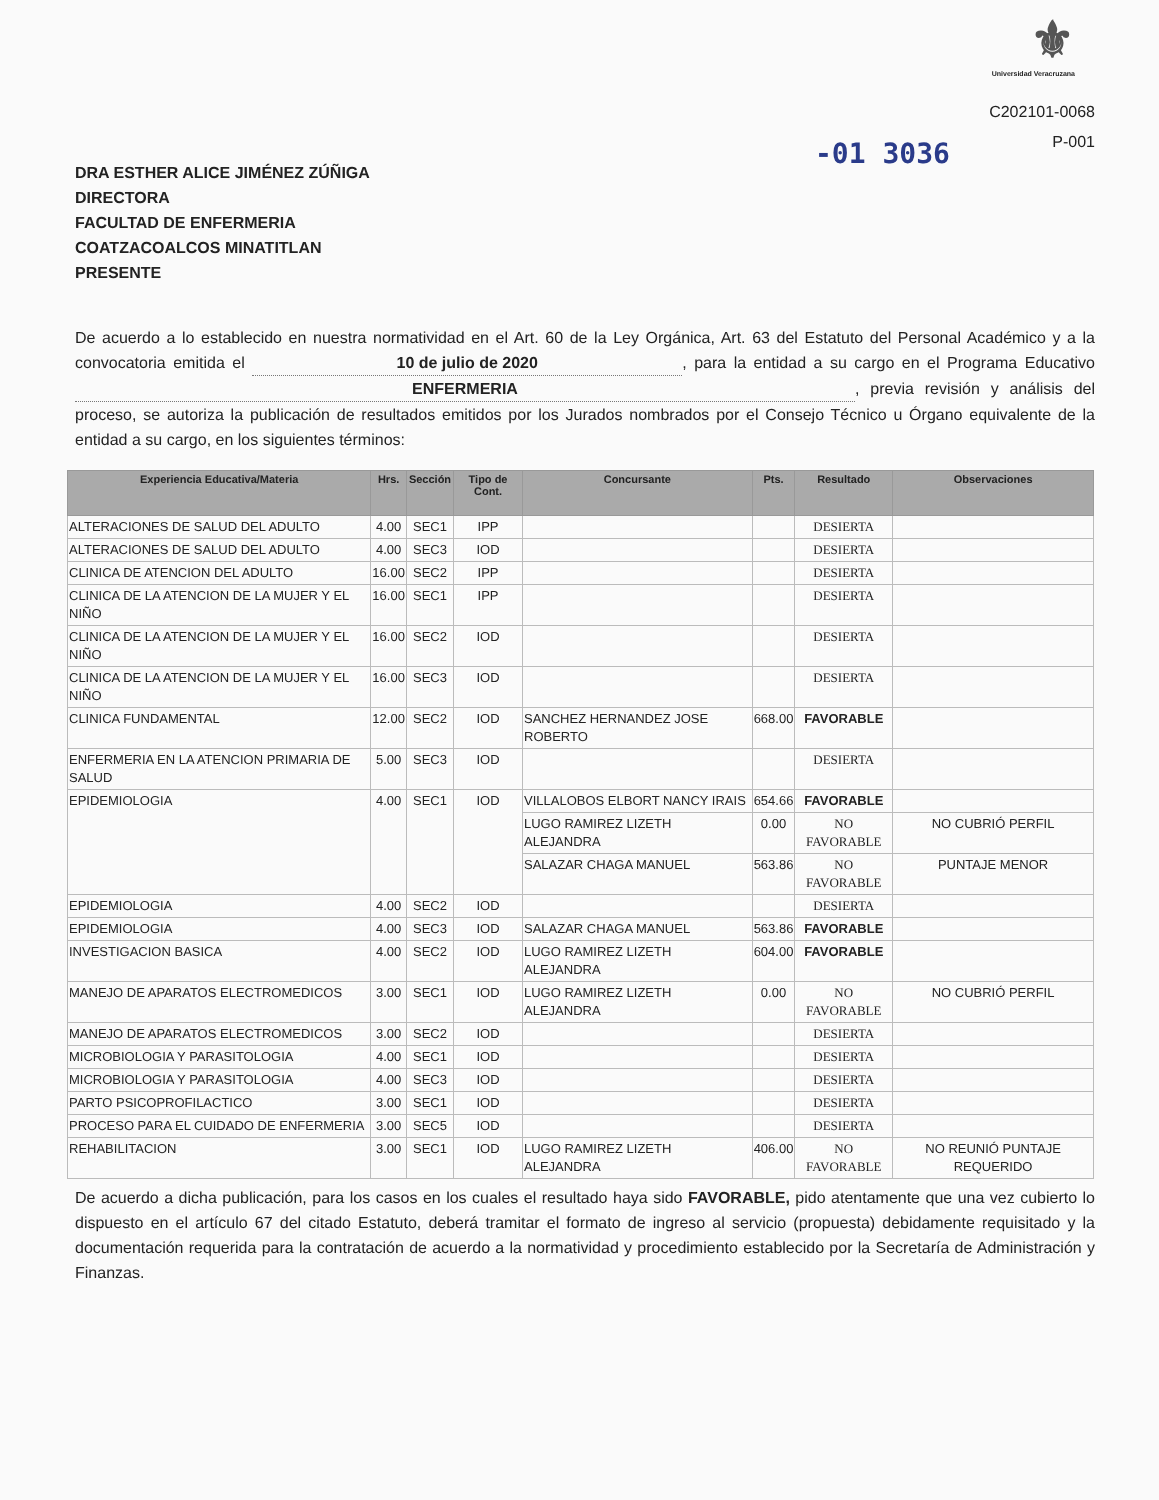⚜
Universidad Veracruzana
C202101-0068
P-001
-01 3036
DRA ESTHER ALICE JIMÉNEZ ZÚÑIGA
DIRECTORA
FACULTAD DE ENFERMERIA
COATZACOALCOS MINATITLAN
PRESENTE
De acuerdo a lo establecido en nuestra normatividad en el Art. 60 de la Ley Orgánica, Art. 63 del Estatuto del Personal Académico y a la convocatoria emitida el 10 de julio de 2020, para la entidad a su cargo en el Programa Educativo ENFERMERIA, previa revisión y análisis del proceso, se autoriza la publicación de resultados emitidos por los Jurados nombrados por el Consejo Técnico u Órgano equivalente de la entidad a su cargo, en los siguientes términos:
| Experiencia Educativa/Materia | Hrs. | Sección | Tipo de Cont. | Concursante | Pts. | Resultado | Observaciones |
| --- | --- | --- | --- | --- | --- | --- | --- |
| ALTERACIONES DE SALUD DEL ADULTO | 4.00 | SEC1 | IPP | | | DESIERTA | |
| ALTERACIONES DE SALUD DEL ADULTO | 4.00 | SEC3 | IOD | | | DESIERTA | |
| CLINICA DE ATENCION DEL ADULTO | 16.00 | SEC2 | IPP | | | DESIERTA | |
| CLINICA DE LA ATENCION DE LA MUJER Y EL NIÑO | 16.00 | SEC1 | IPP | | | DESIERTA | |
| CLINICA DE LA ATENCION DE LA MUJER Y EL NIÑO | 16.00 | SEC2 | IOD | | | DESIERTA | |
| CLINICA DE LA ATENCION DE LA MUJER Y EL NIÑO | 16.00 | SEC3 | IOD | | | DESIERTA | |
| CLINICA FUNDAMENTAL | 12.00 | SEC2 | IOD | SANCHEZ HERNANDEZ JOSE ROBERTO | 668.00 | FAVORABLE | |
| ENFERMERIA EN LA ATENCION PRIMARIA DE SALUD | 5.00 | SEC3 | IOD | | | DESIERTA | |
| EPIDEMIOLOGIA | 4.00 | SEC1 | IOD | VILLALOBOS ELBORT NANCY IRAIS | 654.66 | FAVORABLE | |
| | | | | LUGO RAMIREZ LIZETH ALEJANDRA | 0.00 | NO FAVORABLE | NO CUBRIÓ PERFIL |
| | | | | SALAZAR CHAGA MANUEL | 563.86 | NO FAVORABLE | PUNTAJE MENOR |
| EPIDEMIOLOGIA | 4.00 | SEC2 | IOD | | | DESIERTA | |
| EPIDEMIOLOGIA | 4.00 | SEC3 | IOD | SALAZAR CHAGA MANUEL | 563.86 | FAVORABLE | |
| INVESTIGACION BASICA | 4.00 | SEC2 | IOD | LUGO RAMIREZ LIZETH ALEJANDRA | 604.00 | FAVORABLE | |
| MANEJO DE APARATOS ELECTROMEDICOS | 3.00 | SEC1 | IOD | LUGO RAMIREZ LIZETH ALEJANDRA | 0.00 | NO FAVORABLE | NO CUBRIÓ PERFIL |
| MANEJO DE APARATOS ELECTROMEDICOS | 3.00 | SEC2 | IOD | | | DESIERTA | |
| MICROBIOLOGIA Y PARASITOLOGIA | 4.00 | SEC1 | IOD | | | DESIERTA | |
| MICROBIOLOGIA Y PARASITOLOGIA | 4.00 | SEC3 | IOD | | | DESIERTA | |
| PARTO PSICOPROFILACTICO | 3.00 | SEC1 | IOD | | | DESIERTA | |
| PROCESO PARA EL CUIDADO DE ENFERMERIA | 3.00 | SEC5 | IOD | | | DESIERTA | |
| REHABILITACION | 3.00 | SEC1 | IOD | LUGO RAMIREZ LIZETH ALEJANDRA | 406.00 | NO FAVORABLE | NO REUNIÓ PUNTAJE REQUERIDO |
De acuerdo a dicha publicación, para los casos en los cuales el resultado haya sido FAVORABLE, pido atentamente que una vez cubierto lo dispuesto en el artículo 67 del citado Estatuto, deberá tramitar el formato de ingreso al servicio (propuesta) debidamente requisitado y la documentación requerida para la contratación de acuerdo a la normatividad y procedimiento establecido por la Secretaría de Administración y Finanzas.